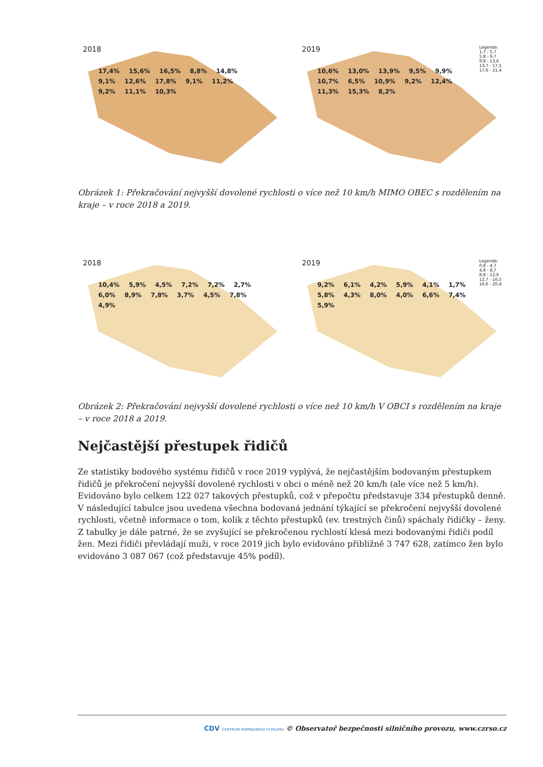2018
17,4% 15,6% 16,5% 8,8% 14,8% 9,1% 12,6% 17,8% 9,1% 11,2% 9,2% 11,1% 10,3%
2019
Legenda:
1,7 - 5,7
5,8 - 9,7
9,8 - 13,6
13,7 - 17,5
17,6 - 21,4
10,6% 13,0% 13,9% 9,5% 9,9% 10,7% 6,5% 10,9% 9,2% 12,4% 11,3% 15,3% 8,2%
Obrázek 1: Překračování nejvyšší dovolené rychlosti o více než 10 km/h MIMO OBEC s rozdělením na kraje – v roce 2018 a 2019.
2018
10,4% 5,9% 4,5% 7,2% 7,2% 2,7% 6,0% 8,9% 7,8% 3,7% 4,5% 7,8% 4,9%
2019
Legenda:
0,8 - 4,7
4,8 - 8,7
8,8 - 12,6
12,7 - 16,5
16,6 - 20,4
9,2% 6,1% 4,2% 5,9% 4,1% 1,7% 5,8% 4,3% 8,0% 4,0% 6,6% 7,4% 5,9%
Obrázek 2: Překračování nejvyšší dovolené rychlosti o více než 10 km/h V OBCI s rozdělením na kraje – v roce 2018 a 2019.
Nejčastější přestupek řidičů
Ze statistiky bodového systému řidičů v roce 2019 vyplývá, že nejčastějším bodovaným přestupkem řidičů je překročení nejvyšší dovolené rychlosti v obci o méně než 20 km/h (ale více než 5 km/h). Evidováno bylo celkem 122 027 takových přestupků, což v přepočtu představuje 334 přestupků denně. V následující tabulce jsou uvedena všechna bodovaná jednání týkající se překročení nejvyšší dovolené rychlosti, včetně informace o tom, kolik z těchto přestupků (ev. trestných činů) spáchaly řidičky – ženy. Z tabulky je dále patrné, že se zvyšující se překročenou rychlostí klesá mezi bodovanými řidiči podíl žen. Mezi řidiči převládají muži, v roce 2019 jich bylo evidováno přibližně 3 747 628, zatímco žen bylo evidováno 3 087 067 (což představuje 45% podíl).
CDV CENTRUM DOPRAVNÍHO VÝZKUMU © Observatoř bezpečnosti silničního provozu, www.czrso.cz